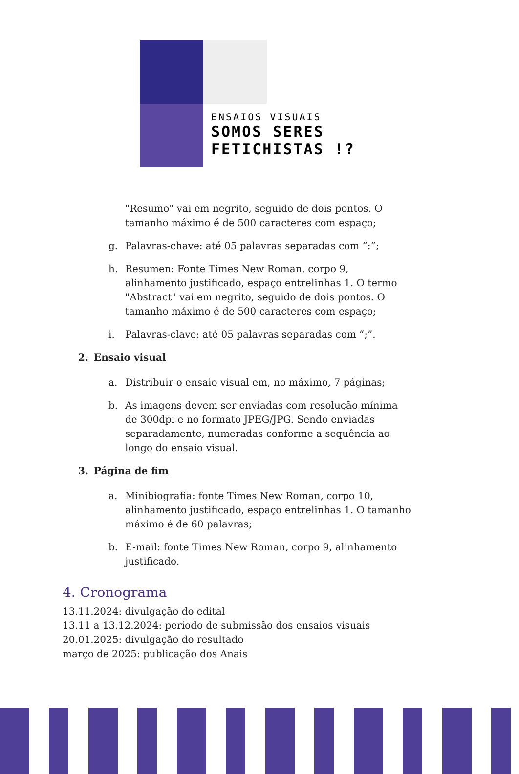ENSAIOS VISUAIS
SOMOS SERES
FETICHISTAS !?
"Resumo" vai em negrito, seguido de dois pontos. O tamanho máximo é de 500 caracteres com espaço;
g. Palavras-chave: até 05 palavras separadas com “:”;
h. Resumen: Fonte Times New Roman, corpo 9, alinhamento justificado, espaço entrelinhas 1. O termo "Abstract" vai em negrito, seguido de dois pontos. O tamanho máximo é de 500 caracteres com espaço;
i. Palavras-clave: até 05 palavras separadas com “;”.
2. Ensaio visual
a. Distribuir o ensaio visual em, no máximo, 7 páginas;
b. As imagens devem ser enviadas com resolução mínima de 300dpi e no formato JPEG/JPG. Sendo enviadas separadamente, numeradas conforme a sequência ao longo do ensaio visual.
3. Página de fim
a. Minibiografia: fonte Times New Roman, corpo 10, alinhamento justificado, espaço entrelinhas 1. O tamanho máximo é de 60 palavras;
b. E-mail: fonte Times New Roman, corpo 9, alinhamento justificado.
4. Cronograma
13.11.2024: divulgação do edital
13.11 a 13.12.2024: período de submissão dos ensaios visuais
20.01.2025: divulgação do resultado
março de 2025: publicação dos Anais